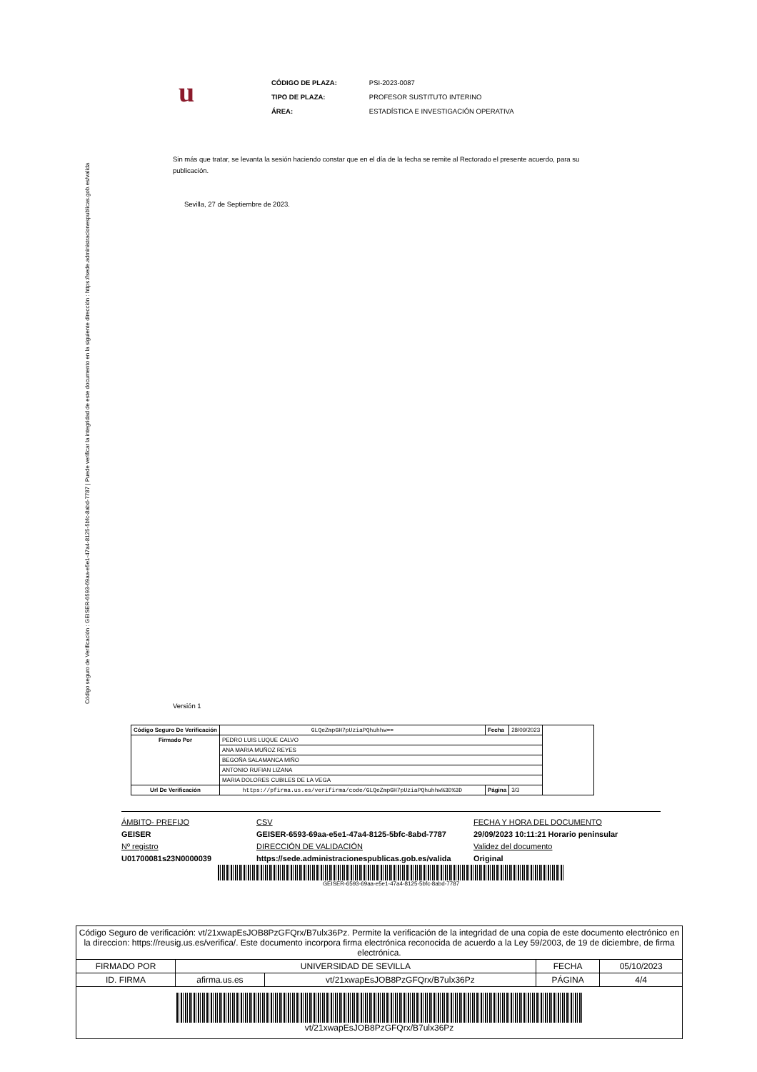Código seguro de Verificación : GEISER-6593-69aa-e5e1-47a4-8125-5bfc-8abd-7787 | Puede verificar la integridad de este documento en la siguiente dirección : https://sede.administracionespublicas.gob.es/valida
u
| CÓDIGO DE PLAZA: | PSI-2023-0087 |
| TIPO DE PLAZA: | PROFESOR SUSTITUTO INTERINO |
| ÁREA: | ESTADÍSTICA E INVESTIGACIÓN OPERATIVA |
Sin más que tratar, se levanta la sesión haciendo constar que en el día de la fecha se remite al Rectorado el presente acuerdo, para su publicación.
Sevilla, 27 de Septiembre de 2023.
Versión 1
| Código Seguro De Verificación | GLQeZmpGH7pUziaPQhuhhw== | Fecha | 28/09/2023 | |
| Firmado Por | PEDRO LUIS LUQUE CALVO | | | |
| | ANA MARIA MUÑOZ REYES | | | |
| | BEGOÑA SALAMANCA MIÑO | | | |
| | ANTONIO RUFIAN LIZANA | | | |
| | MARIA DOLORES CUBILES DE LA VEGA | | | |
| Url De Verificación | https://pfirma.us.es/verifirma/code/GLQeZmpGH7pUziaPQhuhhw%3D%3D | Página | 3/3 | |
ÁMBITO- PREFIJO
GEISER
Nº registro
U01700081s23N0000039
CSV
GEISER-6593-69aa-e5e1-47a4-8125-5bfc-8abd-7787
DIRECCIÓN DE VALIDACIÓN
https://sede.administracionespublicas.gob.es/valida
FECHA Y HORA DEL DOCUMENTO
29/09/2023 10:11:21 Horario peninsular
Validez del documento
Original
GEISER-6593-69aa-e5e1-47a4-8125-5bfc-8abd-7787
| Código Seguro de verificación: vt/21xwapEsJOB8PzGFQrx/B7ulx36Pz. Permite la verificación de la integridad de una copia de este documento electrónico en la direccion: https://reusig.us.es/verifica/. Este documento incorpora firma electrónica reconocida de acuerdo a la Ley 59/2003, de 19 de diciembre, de firma electrónica. | | | | |
| FIRMADO POR | UNIVERSIDAD DE SEVILLA | | FECHA | 05/10/2023 |
| ID. FIRMA | afirma.us.es | vt/21xwapEsJOB8PzGFQrx/B7ulx36Pz | PÁGINA | 4/4 |
| vt/21xwapEsJOB8PzGFQrx/B7ulx36Pz | | | | |